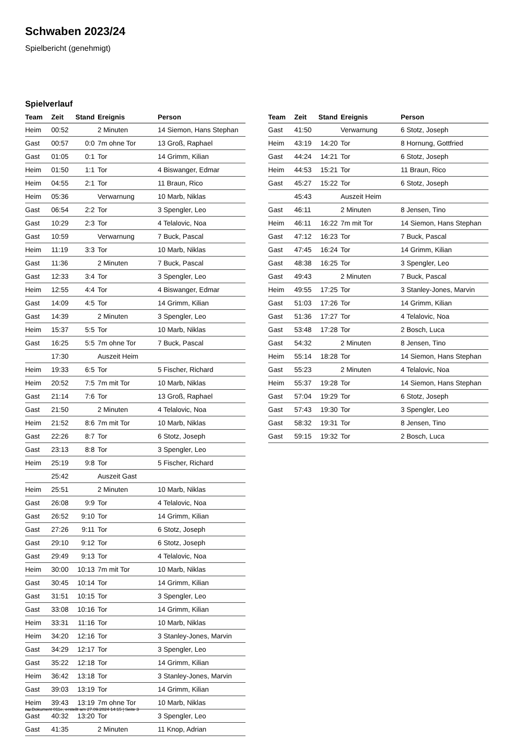Schwaben 2023/24
Spielbericht (genehmigt)
Spielverlauf
| Team | Zeit | Stand | Ereignis | Person |
| --- | --- | --- | --- | --- |
| Heim | 00:52 | | 2 Minuten | 14 Siemon, Hans Stephan |
| Gast | 00:57 | 0:0 | 7m ohne Tor | 13 Groß, Raphael |
| Gast | 01:05 | 0:1 | Tor | 14 Grimm, Kilian |
| Heim | 01:50 | 1:1 | Tor | 4 Biswanger, Edmar |
| Heim | 04:55 | 2:1 | Tor | 11 Braun, Rico |
| Heim | 05:36 | | Verwarnung | 10 Marb, Niklas |
| Gast | 06:54 | 2:2 | Tor | 3 Spengler, Leo |
| Gast | 10:29 | 2:3 | Tor | 4 Telalovic, Noa |
| Gast | 10:59 | | Verwarnung | 7 Buck, Pascal |
| Heim | 11:19 | 3:3 | Tor | 10 Marb, Niklas |
| Gast | 11:36 | | 2 Minuten | 7 Buck, Pascal |
| Gast | 12:33 | 3:4 | Tor | 3 Spengler, Leo |
| Heim | 12:55 | 4:4 | Tor | 4 Biswanger, Edmar |
| Gast | 14:09 | 4:5 | Tor | 14 Grimm, Kilian |
| Gast | 14:39 | | 2 Minuten | 3 Spengler, Leo |
| Heim | 15:37 | 5:5 | Tor | 10 Marb, Niklas |
| Gast | 16:25 | 5:5 | 7m ohne Tor | 7 Buck, Pascal |
| | 17:30 | | Auszeit Heim | |
| Heim | 19:33 | 6:5 | Tor | 5 Fischer, Richard |
| Heim | 20:52 | 7:5 | 7m mit Tor | 10 Marb, Niklas |
| Gast | 21:14 | 7:6 | Tor | 13 Groß, Raphael |
| Gast | 21:50 | | 2 Minuten | 4 Telalovic, Noa |
| Heim | 21:52 | 8:6 | 7m mit Tor | 10 Marb, Niklas |
| Gast | 22:26 | 8:7 | Tor | 6 Stotz, Joseph |
| Gast | 23:13 | 8:8 | Tor | 3 Spengler, Leo |
| Heim | 25:19 | 9:8 | Tor | 5 Fischer, Richard |
| | 25:42 | | Auszeit Gast | |
| Heim | 25:51 | | 2 Minuten | 10 Marb, Niklas |
| Gast | 26:08 | 9:9 | Tor | 4 Telalovic, Noa |
| Gast | 26:52 | 9:10 | Tor | 14 Grimm, Kilian |
| Gast | 27:26 | 9:11 | Tor | 6 Stotz, Joseph |
| Gast | 29:10 | 9:12 | Tor | 6 Stotz, Joseph |
| Gast | 29:49 | 9:13 | Tor | 4 Telalovic, Noa |
| Heim | 30:00 | 10:13 | 7m mit Tor | 10 Marb, Niklas |
| Gast | 30:45 | 10:14 | Tor | 14 Grimm, Kilian |
| Gast | 31:51 | 10:15 | Tor | 3 Spengler, Leo |
| Gast | 33:08 | 10:16 | Tor | 14 Grimm, Kilian |
| Heim | 33:31 | 11:16 | Tor | 10 Marb, Niklas |
| Heim | 34:20 | 12:16 | Tor | 3 Stanley-Jones, Marvin |
| Gast | 34:29 | 12:17 | Tor | 3 Spengler, Leo |
| Gast | 35:22 | 12:18 | Tor | 14 Grimm, Kilian |
| Heim | 36:42 | 13:18 | Tor | 3 Stanley-Jones, Marvin |
| Gast | 39:03 | 13:19 | Tor | 14 Grimm, Kilian |
| Heim | 39:43 | 13:19 | 7m ohne Tor | 10 Marb, Niklas |
| Gast | 40:32 | 13:20 | Tor | 3 Spengler, Leo |
| Gast | 41:35 | | 2 Minuten | 11 Knop, Adrian |
| Team | Zeit | Stand | Ereignis | Person |
| --- | --- | --- | --- | --- |
| Gast | 41:50 | | Verwarnung | 6 Stotz, Joseph |
| Heim | 43:19 | 14:20 | Tor | 8 Hornung, Gottfried |
| Gast | 44:24 | 14:21 | Tor | 6 Stotz, Joseph |
| Heim | 44:53 | 15:21 | Tor | 11 Braun, Rico |
| Gast | 45:27 | 15:22 | Tor | 6 Stotz, Joseph |
| | 45:43 | | Auszeit Heim | |
| Gast | 46:11 | | 2 Minuten | 8 Jensen, Tino |
| Heim | 46:11 | 16:22 | 7m mit Tor | 14 Siemon, Hans Stephan |
| Gast | 47:12 | 16:23 | Tor | 7 Buck, Pascal |
| Gast | 47:45 | 16:24 | Tor | 14 Grimm, Kilian |
| Gast | 48:38 | 16:25 | Tor | 3 Spengler, Leo |
| Gast | 49:43 | | 2 Minuten | 7 Buck, Pascal |
| Heim | 49:55 | 17:25 | Tor | 3 Stanley-Jones, Marvin |
| Gast | 51:03 | 17:26 | Tor | 14 Grimm, Kilian |
| Gast | 51:36 | 17:27 | Tor | 4 Telalovic, Noa |
| Gast | 53:48 | 17:28 | Tor | 2 Bosch, Luca |
| Gast | 54:32 | | 2 Minuten | 8 Jensen, Tino |
| Heim | 55:14 | 18:28 | Tor | 14 Siemon, Hans Stephan |
| Gast | 55:23 | | 2 Minuten | 4 Telalovic, Noa |
| Heim | 55:37 | 19:28 | Tor | 14 Siemon, Hans Stephan |
| Gast | 57:04 | 19:29 | Tor | 6 Stotz, Joseph |
| Gast | 57:43 | 19:30 | Tor | 3 Spengler, Leo |
| Gast | 58:32 | 19:31 | Tor | 8 Jensen, Tino |
| Gast | 59:15 | 19:32 | Tor | 2 Bosch, Luca |
nu.Dokument 011e, erstellt am 27.09.2024 14:15 | Seite 3